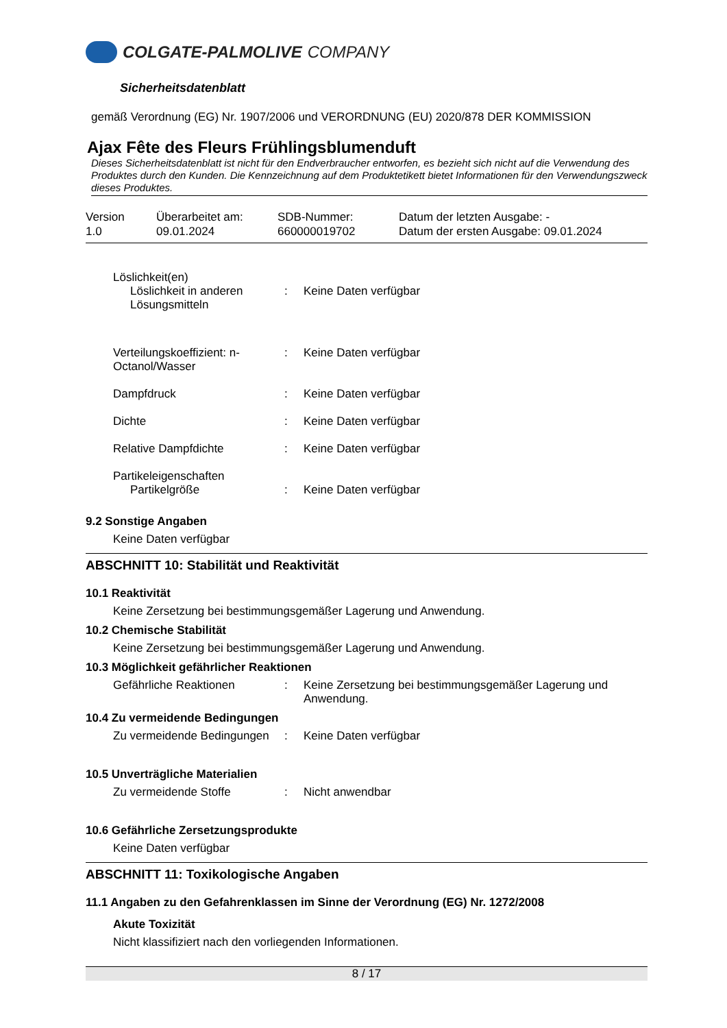COLGATE-PALMOLIVE COMPANY
Sicherheitsdatenblatt
gemäß Verordnung (EG) Nr. 1907/2006 und VERORDNUNG (EU) 2020/878 DER KOMMISSION
Ajax Fête des Fleurs Frühlingsblumenduft
Dieses Sicherheitsdatenblatt ist nicht für den Endverbraucher entworfen, es bezieht sich nicht auf die Verwendung des Produktes durch den Kunden. Die Kennzeichnung auf dem Produktetikett bietet Informationen für den Verwendungszweck dieses Produktes.
Version
1.0
Überarbeitet am:
09.01.2024
SDB-Nummer:
660000019702
Datum der letzten Ausgabe: -
Datum der ersten Ausgabe: 09.01.2024
Löslichkeit(en)
Löslichkeit in anderen Lösungsmitteln
: Keine Daten verfügbar
Verteilungskoeffizient: n-Octanol/Wasser
: Keine Daten verfügbar
Dampfdruck : Keine Daten verfügbar
Dichte : Keine Daten verfügbar
Relative Dampfdichte : Keine Daten verfügbar
Partikeleigenschaften
Partikelgröße : Keine Daten verfügbar
9.2 Sonstige Angaben
Keine Daten verfügbar
ABSCHNITT 10: Stabilität und Reaktivität
10.1 Reaktivität
Keine Zersetzung bei bestimmungsgemäßer Lagerung und Anwendung.
10.2 Chemische Stabilität
Keine Zersetzung bei bestimmungsgemäßer Lagerung und Anwendung.
10.3 Möglichkeit gefährlicher Reaktionen
Gefährliche Reaktionen : Keine Zersetzung bei bestimmungsgemäßer Lagerung und Anwendung.
10.4 Zu vermeidende Bedingungen
Zu vermeidende Bedingungen
: Keine Daten verfügbar
10.5 Unverträgliche Materialien
Zu vermeidende Stoffe : Nicht anwendbar
10.6 Gefährliche Zersetzungsprodukte
Keine Daten verfügbar
ABSCHNITT 11: Toxikologische Angaben
11.1 Angaben zu den Gefahrenklassen im Sinne der Verordnung (EG) Nr. 1272/2008
Akute Toxizität
Nicht klassifiziert nach den vorliegenden Informationen.
8 / 17